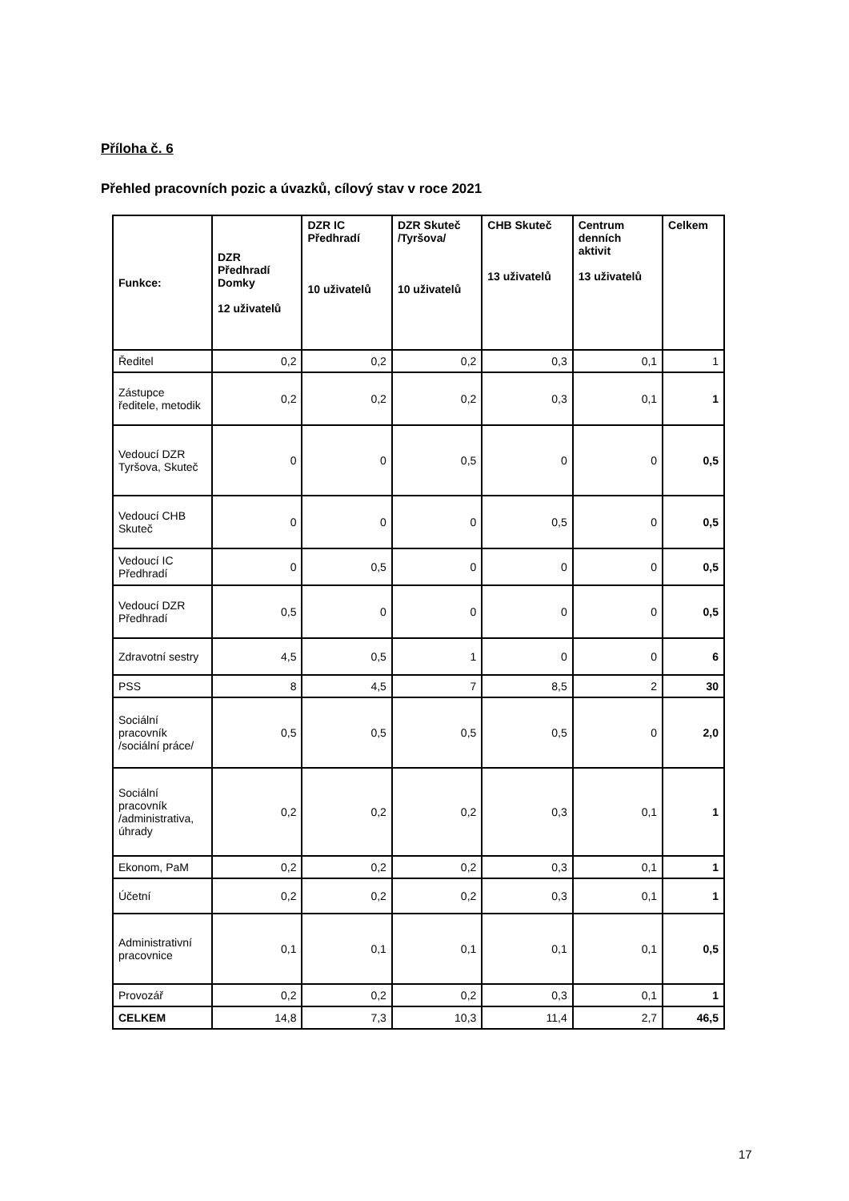Příloha č. 6
Přehled pracovních pozic a úvazků, cílový stav v roce 2021
| Funkce: | DZR Předhradí Domky 12 uživatelů | DZR IC Předhradí 10 uživatelů | DZR Skuteč /Tyršova/ 10 uživatelů | CHB Skuteč 13 uživatelů | Centrum denních aktivit 13 uživatelů | Celkem |
| --- | --- | --- | --- | --- | --- | --- |
| Ředitel | 0,2 | 0,2 | 0,2 | 0,3 | 0,1 | 1 |
| Zástupce ředitele, metodik | 0,2 | 0,2 | 0,2 | 0,3 | 0,1 | 1 |
| Vedoucí DZR Tyršova, Skuteč | 0 | 0 | 0,5 | 0 | 0 | 0,5 |
| Vedoucí CHB Skuteč | 0 | 0 | 0 | 0,5 | 0 | 0,5 |
| Vedoucí IC Předhradí | 0 | 0,5 | 0 | 0 | 0 | 0,5 |
| Vedoucí DZR Předhradí | 0,5 | 0 | 0 | 0 | 0 | 0,5 |
| Zdravotní sestry | 4,5 | 0,5 | 1 | 0 | 0 | 6 |
| PSS | 8 | 4,5 | 7 | 8,5 | 2 | 30 |
| Sociální pracovník /sociální práce/ | 0,5 | 0,5 | 0,5 | 0,5 | 0 | 2,0 |
| Sociální pracovník /administrativa, úhrady | 0,2 | 0,2 | 0,2 | 0,3 | 0,1 | 1 |
| Ekonom, PaM | 0,2 | 0,2 | 0,2 | 0,3 | 0,1 | 1 |
| Účetní | 0,2 | 0,2 | 0,2 | 0,3 | 0,1 | 1 |
| Administrativní pracovnice | 0,1 | 0,1 | 0,1 | 0,1 | 0,1 | 0,5 |
| Provozář | 0,2 | 0,2 | 0,2 | 0,3 | 0,1 | 1 |
| CELKEM | 14,8 | 7,3 | 10,3 | 11,4 | 2,7 | 46,5 |
17